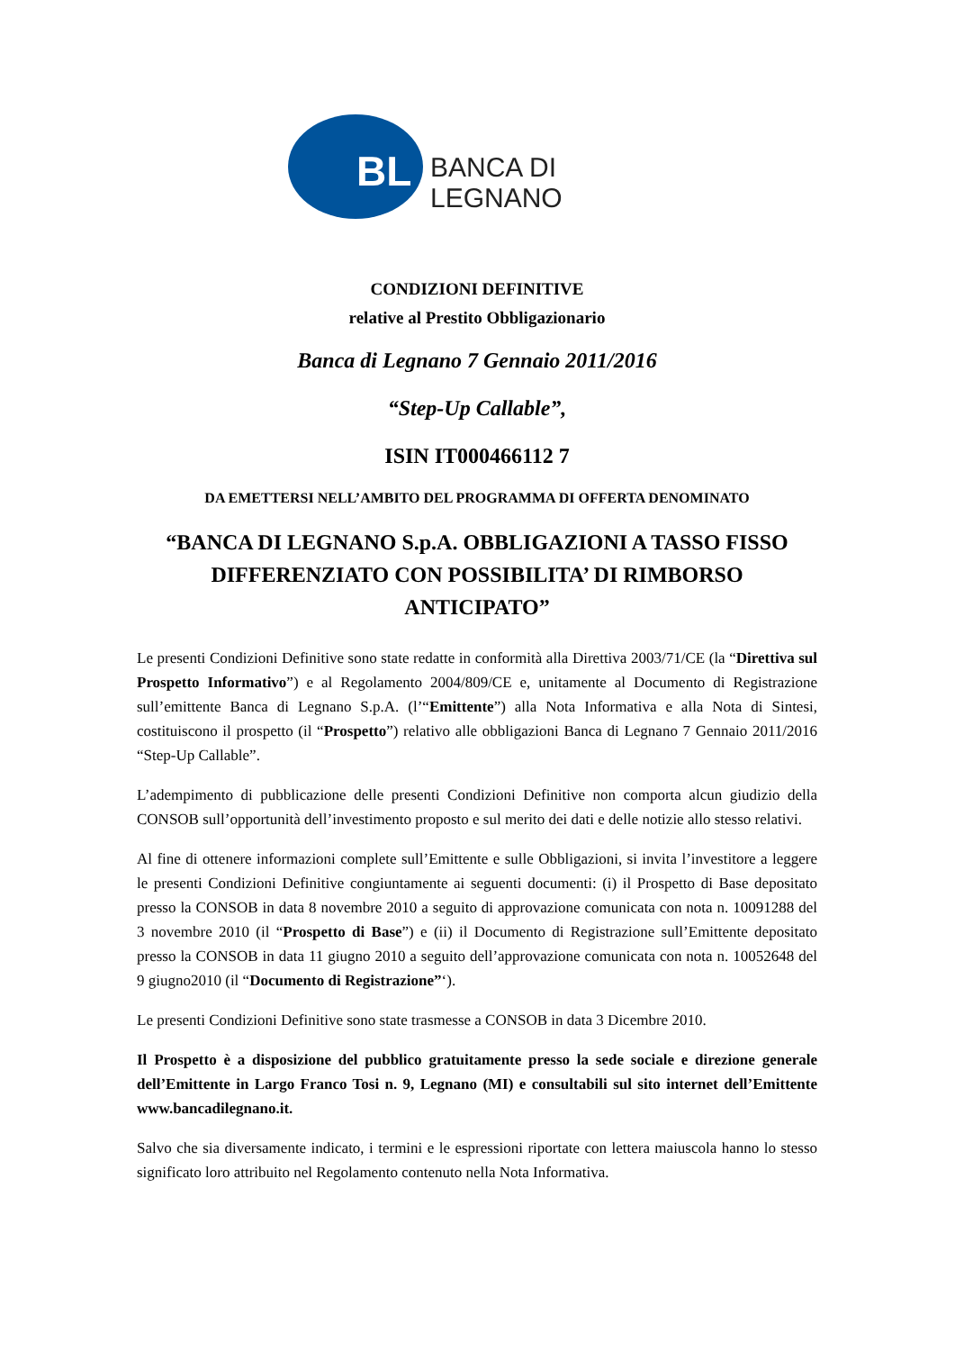BL BANCA DI LEGNANO
CONDIZIONI DEFINITIVE
relative al Prestito Obbligazionario
Banca di Legnano 7 Gennaio 2011/2016
“Step-Up Callable”,
ISIN IT000466112 7
DA EMETTERSI NELL’AMBITO DEL PROGRAMMA DI OFFERTA DENOMINATO
“BANCA DI LEGNANO S.p.A. OBBLIGAZIONI A TASSO FISSO DIFFERENZIATO CON POSSIBILITA’ DI RIMBORSO ANTICIPATO”
Le presenti Condizioni Definitive sono state redatte in conformità alla Direttiva 2003/71/CE (la “Direttiva sul Prospetto Informativo”) e al Regolamento 2004/809/CE e, unitamente al Documento di Registrazione sull’emittente Banca di Legnano S.p.A. (l’“Emittente”) alla Nota Informativa e alla Nota di Sintesi, costituiscono il prospetto (il “Prospetto”) relativo alle obbligazioni Banca di Legnano 7 Gennaio 2011/2016 “Step-Up Callable”.
L’adempimento di pubblicazione delle presenti Condizioni Definitive non comporta alcun giudizio della CONSOB sull’opportunità dell’investimento proposto e sul merito dei dati e delle notizie allo stesso relativi.
Al fine di ottenere informazioni complete sull’Emittente e sulle Obbligazioni, si invita l’investitore a leggere le presenti Condizioni Definitive congiuntamente ai seguenti documenti: (i) il Prospetto di Base depositato presso la CONSOB in data 8 novembre 2010 a seguito di approvazione comunicata con nota n. 10091288 del 3 novembre 2010 (il “Prospetto di Base”) e (ii) il Documento di Registrazione sull’Emittente depositato presso la CONSOB in data 11 giugno 2010 a seguito dell’approvazione comunicata con nota n. 10052648 del 9 giugno2010 (il “Documento di Registrazione”‘).
Le presenti Condizioni Definitive sono state trasmesse a CONSOB in data 3 Dicembre 2010.
Il Prospetto è a disposizione del pubblico gratuitamente presso la sede sociale e direzione generale dell’Emittente in Largo Franco Tosi n. 9, Legnano (MI) e consultabili sul sito internet dell’Emittente www.bancadilegnano.it.
Salvo che sia diversamente indicato, i termini e le espressioni riportate con lettera maiuscola hanno lo stesso significato loro attribuito nel Regolamento contenuto nella Nota Informativa.